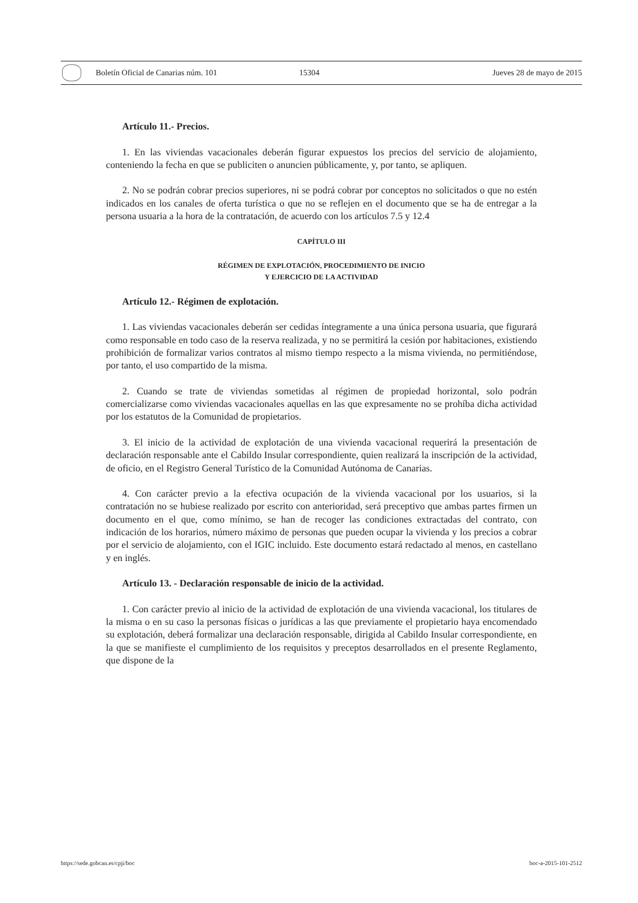Boletín Oficial de Canarias núm. 101 15304 Jueves 28 de mayo de 2015
Artículo 11.- Precios.
1. En las viviendas vacacionales deberán figurar expuestos los precios del servicio de alojamiento, conteniendo la fecha en que se publiciten o anuncien públicamente, y, por tanto, se apliquen.
2. No se podrán cobrar precios superiores, ni se podrá cobrar por conceptos no solicitados o que no estén indicados en los canales de oferta turística o que no se reflejen en el documento que se ha de entregar a la persona usuaria a la hora de la contratación, de acuerdo con los artículos 7.5 y 12.4
CAPÍTULO III
RÉGIMEN DE EXPLOTACIÓN, PROCEDIMIENTO DE INICIO
Y EJERCICIO DE LA ACTIVIDAD
Artículo 12.- Régimen de explotación.
1. Las viviendas vacacionales deberán ser cedidas íntegramente a una única persona usuaria, que figurará como responsable en todo caso de la reserva realizada, y no se permitirá la cesión por habitaciones, existiendo prohibición de formalizar varios contratos al mismo tiempo respecto a la misma vivienda, no permitiéndose, por tanto, el uso compartido de la misma.
2. Cuando se trate de viviendas sometidas al régimen de propiedad horizontal, solo podrán comercializarse como viviendas vacacionales aquellas en las que expresamente no se prohíba dicha actividad por los estatutos de la Comunidad de propietarios.
3. El inicio de la actividad de explotación de una vivienda vacacional requerirá la presentación de declaración responsable ante el Cabildo Insular correspondiente, quien realizará la inscripción de la actividad, de oficio, en el Registro General Turístico de la Comunidad Autónoma de Canarias.
4. Con carácter previo a la efectiva ocupación de la vivienda vacacional por los usuarios, si la contratación no se hubiese realizado por escrito con anterioridad, será preceptivo que ambas partes firmen un documento en el que, como mínimo, se han de recoger las condiciones extractadas del contrato, con indicación de los horarios, número máximo de personas que pueden ocupar la vivienda y los precios a cobrar por el servicio de alojamiento, con el IGIC incluido. Este documento estará redactado al menos, en castellano y en inglés.
Artículo 13. - Declaración responsable de inicio de la actividad.
1. Con carácter previo al inicio de la actividad de explotación de una vivienda vacacional, los titulares de la misma o en su caso la personas físicas o jurídicas a las que previamente el propietario haya encomendado su explotación, deberá formalizar una declaración responsable, dirigida al Cabildo Insular correspondiente, en la que se manifieste el cumplimiento de los requisitos y preceptos desarrollados en el presente Reglamento, que dispone de la
https://sede.gobcan.es/cpji/boc boc-a-2015-101-2512